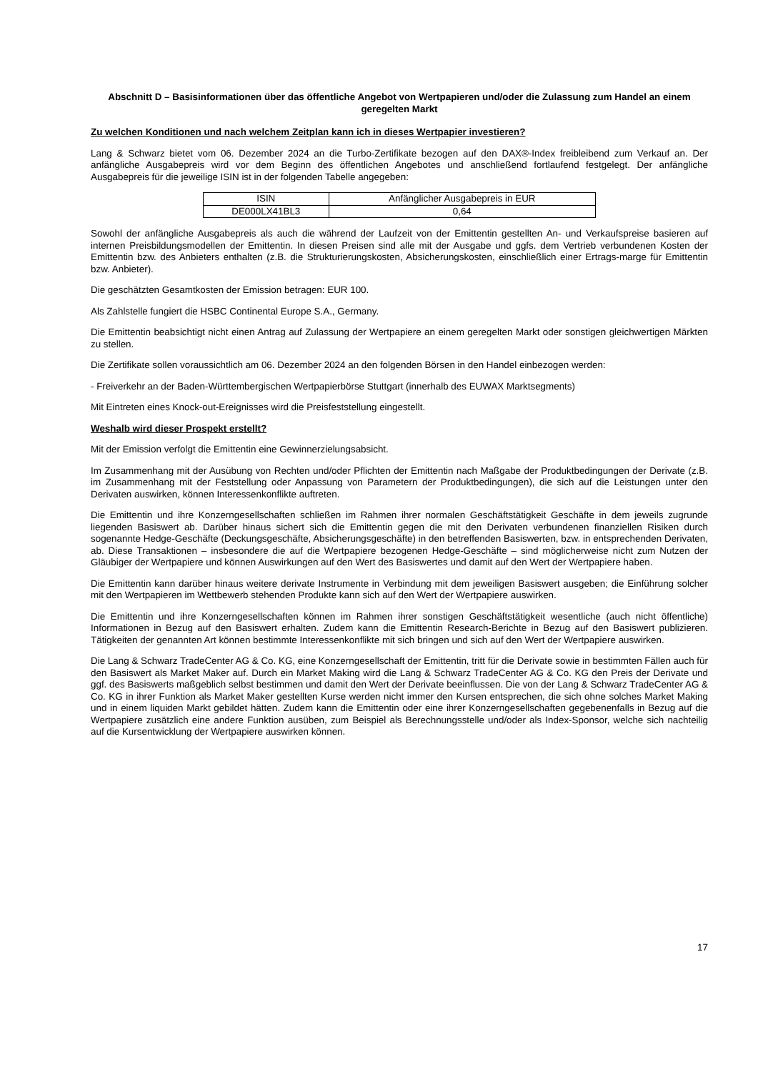Abschnitt D – Basisinformationen über das öffentliche Angebot von Wertpapieren und/oder die Zulassung zum Handel an einem geregelten Markt
Zu welchen Konditionen und nach welchem Zeitplan kann ich in dieses Wertpapier investieren?
Lang & Schwarz bietet vom 06. Dezember 2024 an die Turbo-Zertifikate bezogen auf den DAX®-Index freibleibend zum Verkauf an. Der anfängliche Ausgabepreis wird vor dem Beginn des öffentlichen Angebotes und anschließend fortlaufend festgelegt. Der anfängliche Ausgabepreis für die jeweilige ISIN ist in der folgenden Tabelle angegeben:
| ISIN | Anfänglicher Ausgabepreis in EUR |
| DE000LX41BL3 | 0,64 |
Sowohl der anfängliche Ausgabepreis als auch die während der Laufzeit von der Emittentin gestellten An- und Verkaufspreise basieren auf internen Preisbildungsmodellen der Emittentin. In diesen Preisen sind alle mit der Ausgabe und ggfs. dem Vertrieb verbundenen Kosten der Emittentin bzw. des Anbieters enthalten (z.B. die Strukturierungskosten, Absicherungskosten, einschließlich einer Ertrags-marge für Emittentin bzw. Anbieter).
Die geschätzten Gesamtkosten der Emission betragen: EUR 100.
Als Zahlstelle fungiert die HSBC Continental Europe S.A., Germany.
Die Emittentin beabsichtigt nicht einen Antrag auf Zulassung der Wertpapiere an einem geregelten Markt oder sonstigen gleichwertigen Märkten zu stellen.
Die Zertifikate sollen voraussichtlich am 06. Dezember 2024 an den folgenden Börsen in den Handel einbezogen werden:
- Freiverkehr an der Baden-Württembergischen Wertpapierbörse Stuttgart (innerhalb des EUWAX Marktsegments)
Mit Eintreten eines Knock-out-Ereignisses wird die Preisfeststellung eingestellt.
Weshalb wird dieser Prospekt erstellt?
Mit der Emission verfolgt die Emittentin eine Gewinnerzielungsabsicht.
Im Zusammenhang mit der Ausübung von Rechten und/oder Pflichten der Emittentin nach Maßgabe der Produktbedingungen der Derivate (z.B. im Zusammenhang mit der Feststellung oder Anpassung von Parametern der Produktbedingungen), die sich auf die Leistungen unter den Derivaten auswirken, können Interessenkonflikte auftreten.
Die Emittentin und ihre Konzerngesellschaften schließen im Rahmen ihrer normalen Geschäftstätigkeit Geschäfte in dem jeweils zugrunde liegenden Basiswert ab. Darüber hinaus sichert sich die Emittentin gegen die mit den Derivaten verbundenen finanziellen Risiken durch sogenannte Hedge-Geschäfte (Deckungsgeschäfte, Absicherungsgeschäfte) in den betreffenden Basiswerten, bzw. in entsprechenden Derivaten, ab. Diese Transaktionen – insbesondere die auf die Wertpapiere bezogenen Hedge-Geschäfte – sind möglicherweise nicht zum Nutzen der Gläubiger der Wertpapiere und können Auswirkungen auf den Wert des Basiswertes und damit auf den Wert der Wertpapiere haben.
Die Emittentin kann darüber hinaus weitere derivate Instrumente in Verbindung mit dem jeweiligen Basiswert ausgeben; die Einführung solcher mit den Wertpapieren im Wettbewerb stehenden Produkte kann sich auf den Wert der Wertpapiere auswirken.
Die Emittentin und ihre Konzerngesellschaften können im Rahmen ihrer sonstigen Geschäftstätigkeit wesentliche (auch nicht öffentliche) Informationen in Bezug auf den Basiswert erhalten. Zudem kann die Emittentin Research-Berichte in Bezug auf den Basiswert publizieren. Tätigkeiten der genannten Art können bestimmte Interessenkonflikte mit sich bringen und sich auf den Wert der Wertpapiere auswirken.
Die Lang & Schwarz TradeCenter AG & Co. KG, eine Konzerngesellschaft der Emittentin, tritt für die Derivate sowie in bestimmten Fällen auch für den Basiswert als Market Maker auf. Durch ein Market Making wird die Lang & Schwarz TradeCenter AG & Co. KG den Preis der Derivate und ggf. des Basiswerts maßgeblich selbst bestimmen und damit den Wert der Derivate beeinflussen. Die von der Lang & Schwarz TradeCenter AG & Co. KG in ihrer Funktion als Market Maker gestellten Kurse werden nicht immer den Kursen entsprechen, die sich ohne solches Market Making und in einem liquiden Markt gebildet hätten. Zudem kann die Emittentin oder eine ihrer Konzerngesellschaften gegebenenfalls in Bezug auf die Wertpapiere zusätzlich eine andere Funktion ausüben, zum Beispiel als Berechnungsstelle und/oder als Index-Sponsor, welche sich nachteilig auf die Kursentwicklung der Wertpapiere auswirken können.
17